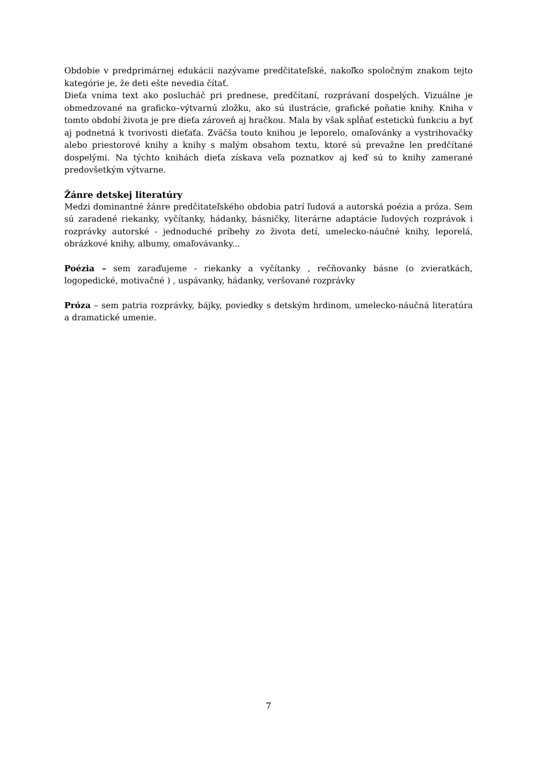Obdobie v predprimárnej edukácii nazývame predčitateľské, nakoľko spoločným znakom tejto kategórie je, že deti ešte nevedia čítať.
Dieťa vníma text ako poslucháč pri prednese, predčítaní, rozprávaní dospelých. Vizuálne je obmedzované na graficko–výtvarnú zložku, ako sú ilustrácie, grafické poňatie knihy. Kniha v tomto období života je pre dieťa zároveň aj hračkou. Mala by však spĺňať estetickú funkciu a byť aj podnetná k tvorivosti dieťaťa. Zväčša touto knihou je leporelo, omaľovánky a vystrihovačky alebo priestorové knihy a knihy s malým obsahom textu, ktoré sú prevažne len predčítané dospelými. Na týchto knihách dieťa získava veľa poznatkov aj keď sú to knihy zamerané predovšetkým výtvarne.
Žánre detskej literatúry
Medzi dominantné žánre predčitateľského obdobia patrí ľudová a autorská poézia a próza. Sem sú zaradené riekanky, vyčítanky, hádanky, básničky, literárne adaptácie ľudových rozprávok i rozprávky autorské - jednoduché príbehy zo života detí, umelecko-náučné knihy, leporelá, obrázkové knihy, albumy, omaľovávanky...
Poézia – sem zaraďujeme - riekanky a vyčítanky , rečňovanky básne (o zvieratkách, logopedické, motivačné ) , uspávanky, hádanky, veršované rozprávky
Próza – sem patria rozprávky, bájky, poviedky s detským hrdinom, umelecko-náučná literatúra a dramatické umenie.
7